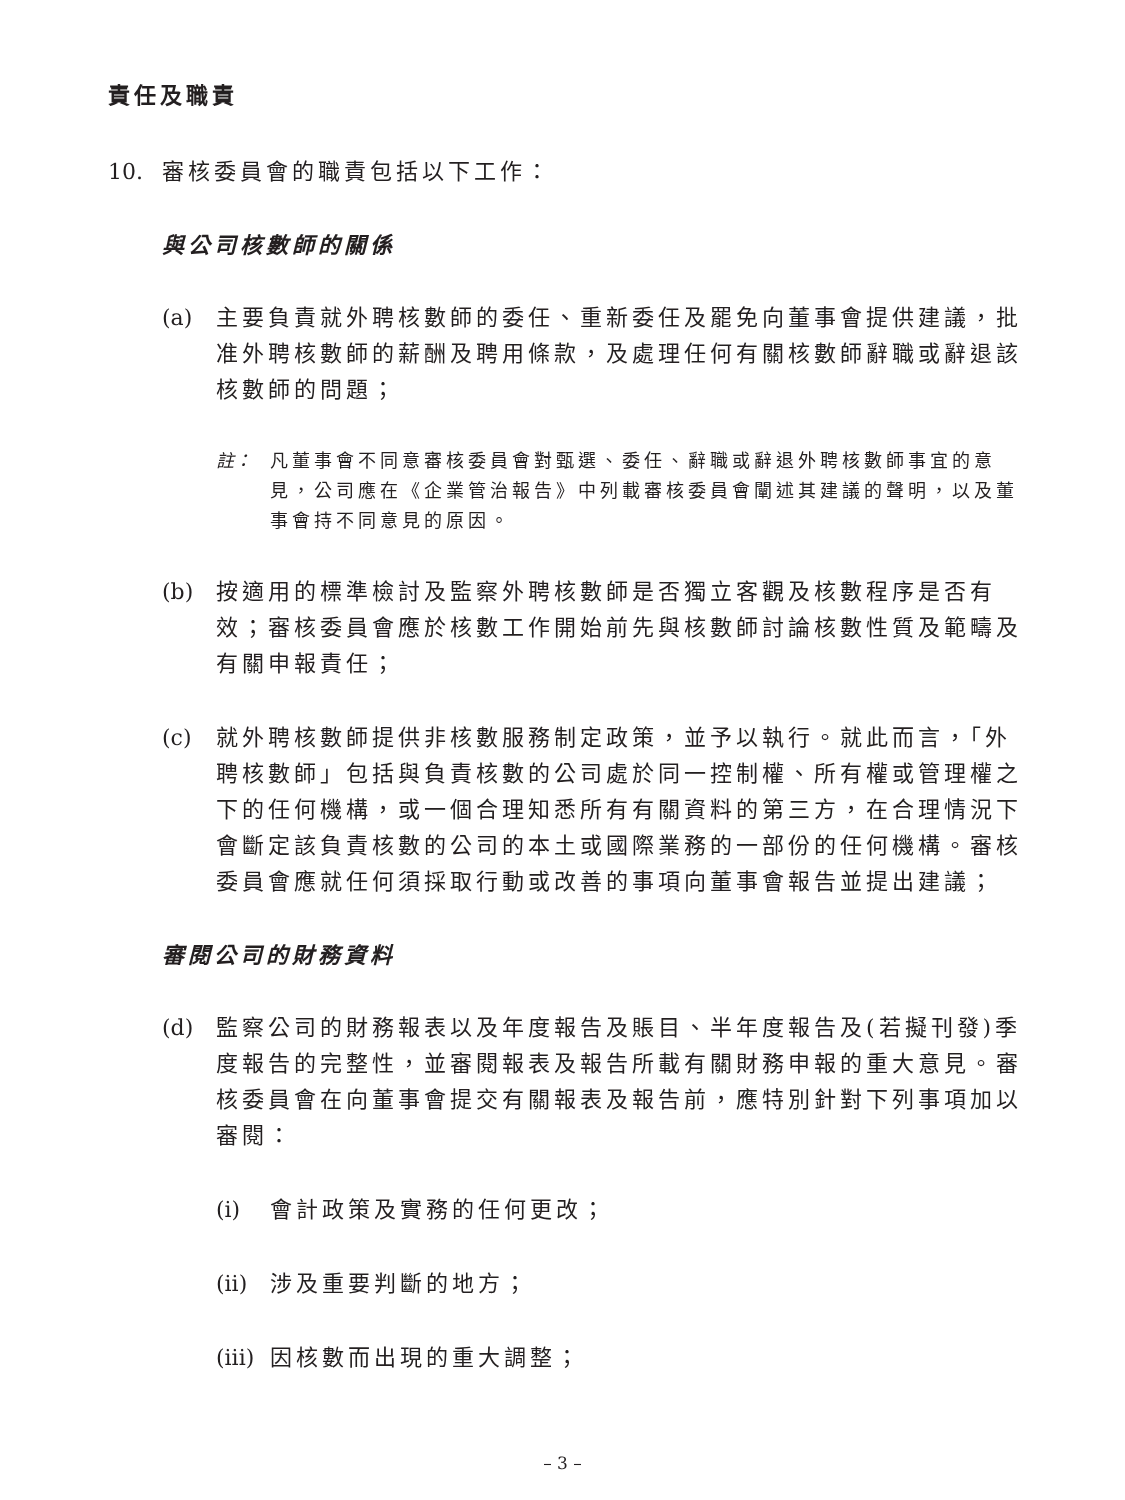責任及職責
10. 審核委員會的職責包括以下工作：
與公司核數師的關係
(a) 主要負責就外聘核數師的委任、重新委任及罷免向董事會提供建議，批准外聘核數師的薪酬及聘用條款，及處理任何有關核數師辭職或辭退該核數師的問題；
註： 凡董事會不同意審核委員會對甄選、委任、辭職或辭退外聘核數師事宜的意見，公司應在《企業管治報告》中列載審核委員會闡述其建議的聲明，以及董事會持不同意見的原因。
(b) 按適用的標準檢討及監察外聘核數師是否獨立客觀及核數程序是否有效；審核委員會應於核數工作開始前先與核數師討論核數性質及範疇及有關申報責任；
(c) 就外聘核數師提供非核數服務制定政策，並予以執行。就此而言，「外聘核數師」包括與負責核數的公司處於同一控制權、所有權或管理權之下的任何機構，或一個合理知悉所有有關資料的第三方，在合理情況下會斷定該負責核數的公司的本土或國際業務的一部份的任何機構。審核委員會應就任何須採取行動或改善的事項向董事會報告並提出建議；
審閱公司的財務資料
(d) 監察公司的財務報表以及年度報告及賬目、半年度報告及(若擬刊發)季度報告的完整性，並審閱報表及報告所載有關財務申報的重大意見。審核委員會在向董事會提交有關報表及報告前，應特別針對下列事項加以審閱：
(i) 會計政策及實務的任何更改；
(ii) 涉及重要判斷的地方；
(iii) 因核數而出現的重大調整；
– 3 –